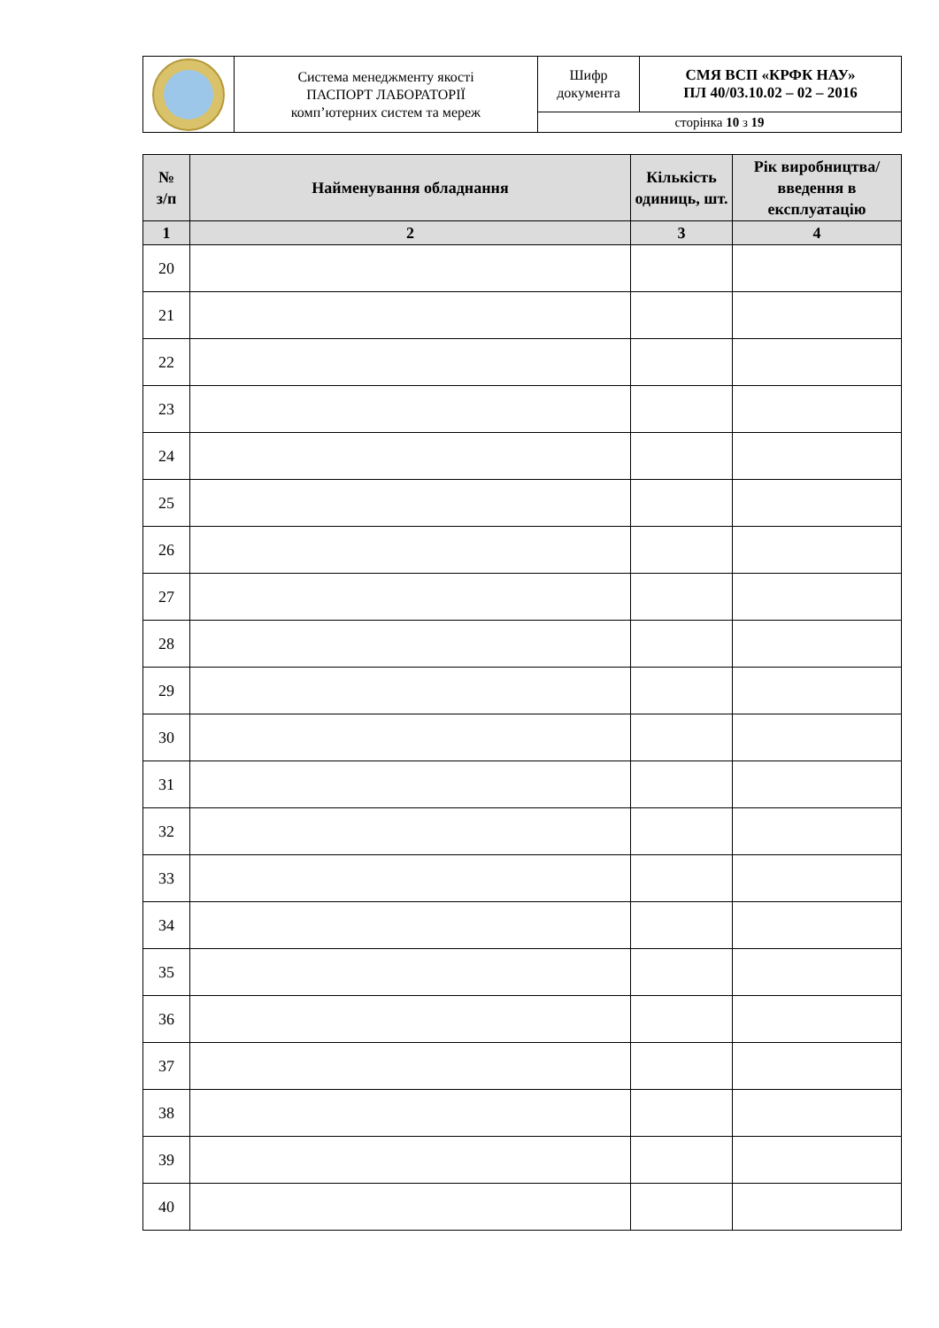| | Система менеджменту якості ПАСПОРТ ЛАБОРАТОРІЇ комп’ютерних систем та мереж | Шифр документа | СМЯ ВСП «КРФК НАУ» ПЛ 40/03.10.02 – 02 – 2016 |
| | | сторінка 10 з 19 | |
| № з/п | Найменування обладнання | Кількість одиниць, шт. | Рік виробництва/ введення в експлуатацію |
| --- | --- | --- | --- |
| 1 | 2 | 3 | 4 |
| 20 | | | |
| 21 | | | |
| 22 | | | |
| 23 | | | |
| 24 | | | |
| 25 | | | |
| 26 | | | |
| 27 | | | |
| 28 | | | |
| 29 | | | |
| 30 | | | |
| 31 | | | |
| 32 | | | |
| 33 | | | |
| 34 | | | |
| 35 | | | |
| 36 | | | |
| 37 | | | |
| 38 | | | |
| 39 | | | |
| 40 | | | |